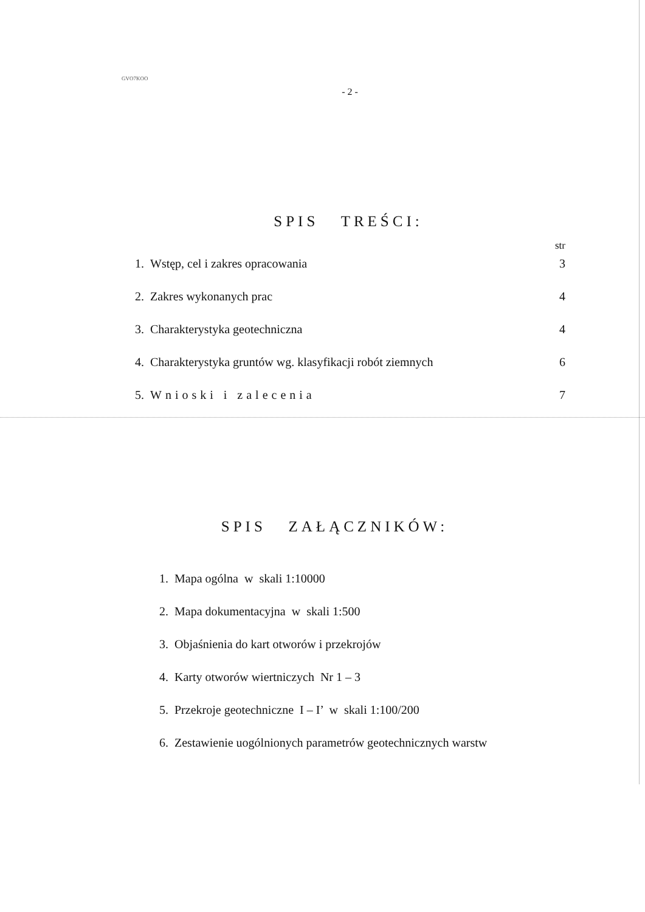GVO7KOO
- 2 -
SPIS TREŚCI:
str
1. Wstęp, cel i zakres opracowania 3
2. Zakres wykonanych prac 4
3. Charakterystyka geotechniczna 4
4. Charakterystyka gruntów wg. klasyfikacji robót ziemnych 6
5. Wnioski i zalecenia 7
SPIS ZAŁĄCZNIKÓW:
1. Mapa ogólna w skali 1:10000
2. Mapa dokumentacyjna w skali 1:500
3. Objaśnienia do kart otworów i przekrojów
4. Karty otworów wiertniczych Nr 1 – 3
5. Przekroje geotechniczne I – I’ w skali 1:100/200
6. Zestawienie uogólnionych parametrów geotechnicznych warstw